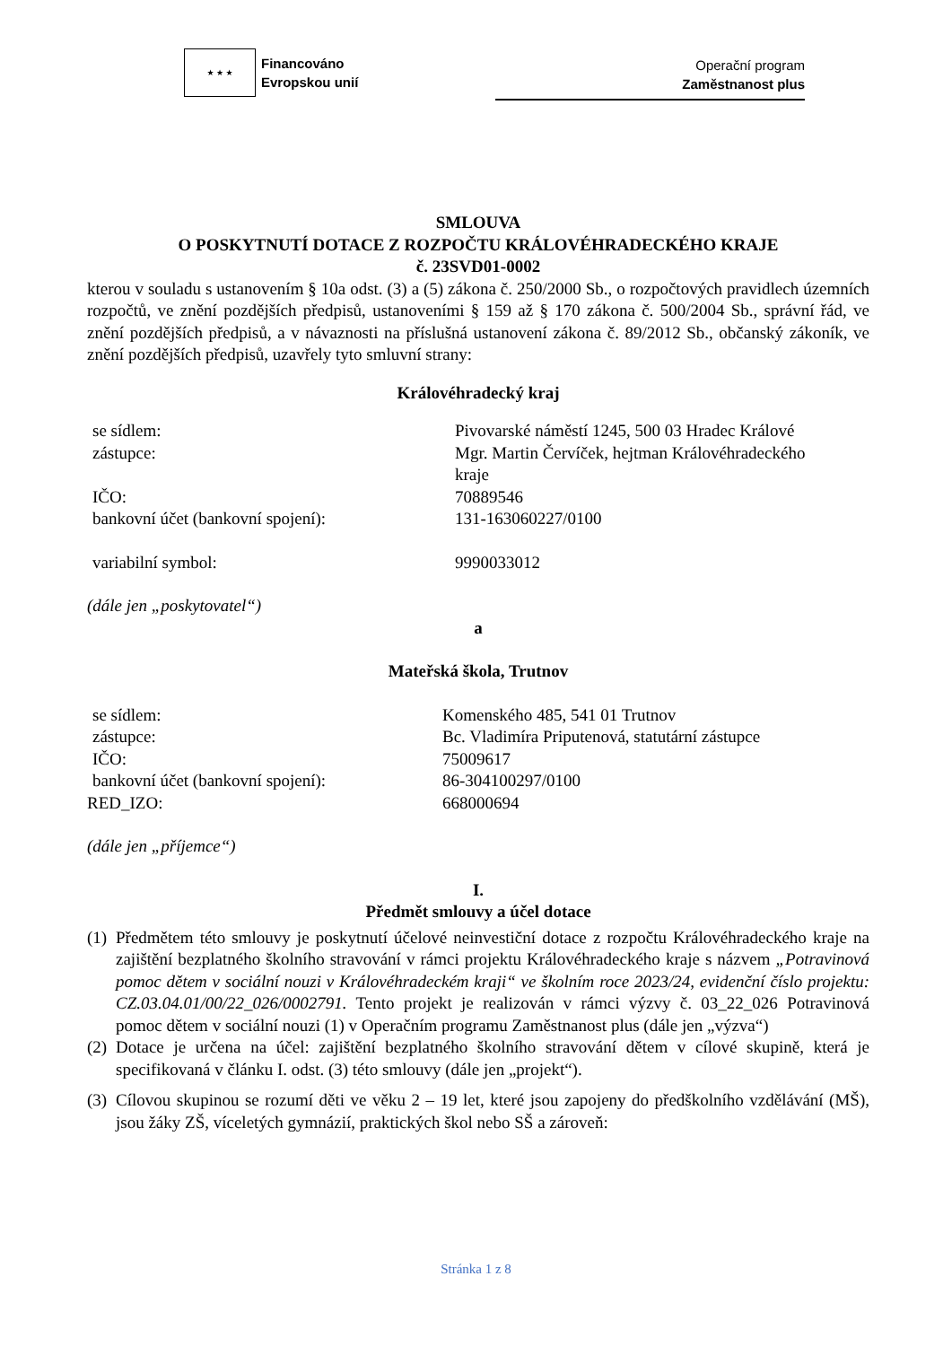★ ★ ★
Financováno
Evropskou unií
Operační program
Zaměstnanost plus
SMLOUVA
O POSKYTNUTÍ DOTACE Z ROZPOČTU KRÁLOVÉHRADECKÉHO KRAJE
č. 23SVD01-0002
kterou v souladu s ustanovením § 10a odst. (3) a (5) zákona č. 250/2000 Sb., o rozpočtových pravidlech územních rozpočtů, ve znění pozdějších předpisů, ustanoveními § 159 až § 170 zákona č. 500/2004 Sb., správní řád, ve znění pozdějších předpisů, a v návaznosti na příslušná ustanovení zákona č. 89/2012 Sb., občanský zákoník, ve znění pozdějších předpisů, uzavřely tyto smluvní strany:
Královéhradecký kraj
| se sídlem: | Pivovarské náměstí 1245, 500 03 Hradec Králové |
| zástupce: | Mgr. Martin Červíček, hejtman Královéhradeckého kraje |
| IČO: | 70889546 |
| bankovní účet (bankovní spojení): | 131-163060227/0100 |
| variabilní symbol: | 9990033012 |
(dále jen „poskytovatel“)
a
Mateřská škola, Trutnov
| se sídlem: | Komenského 485, 541 01 Trutnov |
| zástupce: | Bc. Vladimíra Priputenová, statutární zástupce |
| IČO: | 75009617 |
| bankovní účet (bankovní spojení): | 86-304100297/0100 |
| RED_IZO: | 668000694 |
(dále jen „příjemce“)
I.
Předmět smlouvy a účel dotace
(1) Předmětem této smlouvy je poskytnutí účelové neinvestiční dotace z rozpočtu Královéhradeckého kraje na zajištění bezplatného školního stravování v rámci projektu Královéhradeckého kraje s názvem „Potravinová pomoc dětem v sociální nouzi v Královéhradeckém kraji“ ve školním roce 2023/24, evidenční číslo projektu: CZ.03.04.01/00/22_026/0002791. Tento projekt je realizován v rámci výzvy č. 03_22_026 Potravinová pomoc dětem v sociální nouzi (1) v Operačním programu Zaměstnanost plus (dále jen „výzva“)
(2) Dotace je určena na účel: zajištění bezplatného školního stravování dětem v cílové skupině, která je specifikovaná v článku I. odst. (3) této smlouvy (dále jen „projekt“).
(3) Cílovou skupinou se rozumí děti ve věku 2 – 19 let, které jsou zapojeny do předškolního vzdělávání (MŠ), jsou žáky ZŠ, víceletých gymnázií, praktických škol nebo SŠ a zároveň:
Stránka 1 z 8